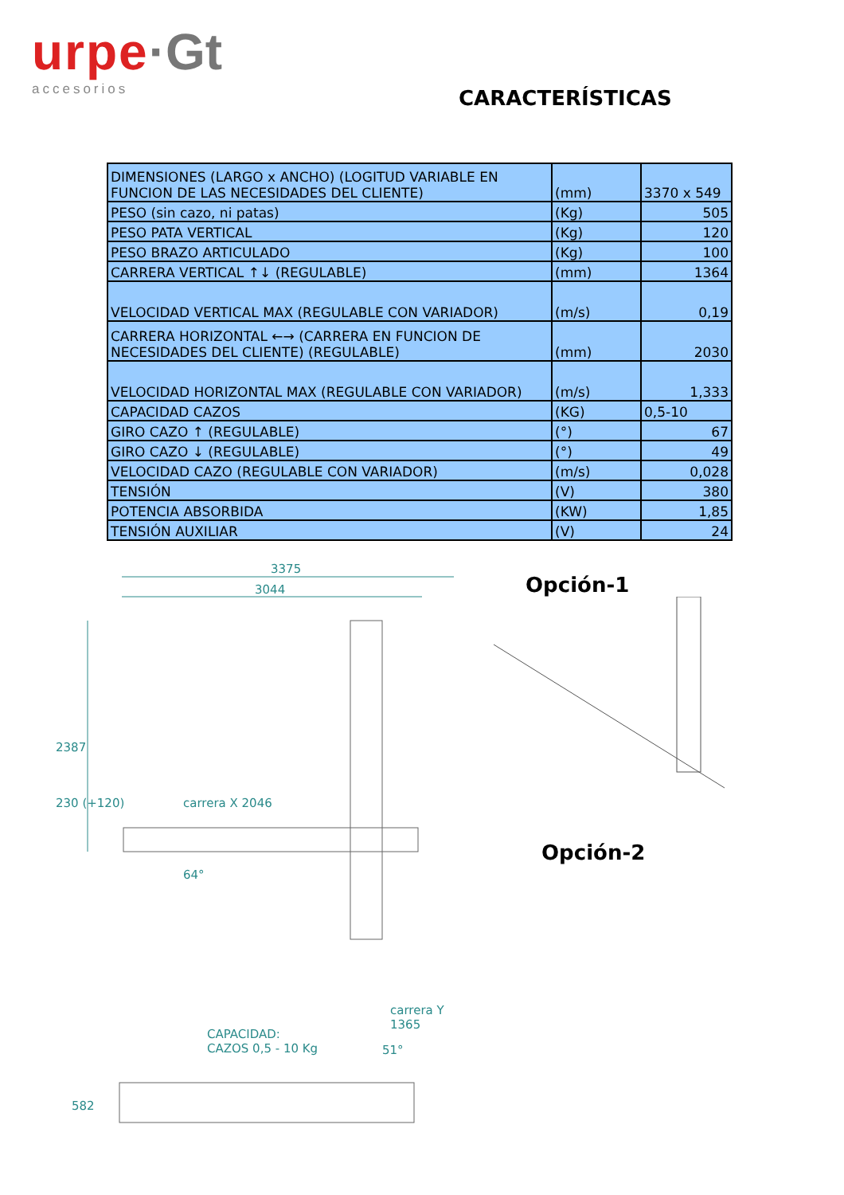urpe·Gt
accesorios
CARACTERÍSTICAS
| DIMENSIONES (LARGO x ANCHO) (LOGITUD VARIABLE EN FUNCION DE LAS NECESIDADES DEL CLIENTE) | (mm) | 3370 x 549 |
| PESO (sin cazo, ni patas) | (Kg) | 505 |
| PESO PATA VERTICAL | (Kg) | 120 |
| PESO BRAZO ARTICULADO | (Kg) | 100 |
| CARRERA VERTICAL ↑↓ (REGULABLE) | (mm) | 1364 |
| VELOCIDAD VERTICAL MAX (REGULABLE CON VARIADOR) | (m/s) | 0,19 |
| CARRERA HORIZONTAL ←→ (CARRERA EN FUNCION DE NECESIDADES DEL CLIENTE) (REGULABLE) | (mm) | 2030 |
| VELOCIDAD HORIZONTAL MAX (REGULABLE CON VARIADOR) | (m/s) | 1,333 |
| CAPACIDAD CAZOS | (KG) | 0,5-10 |
| GIRO CAZO ↑ (REGULABLE) | (°) | 67 |
| GIRO CAZO ↓ (REGULABLE) | (°) | 49 |
| VELOCIDAD CAZO (REGULABLE CON VARIADOR) | (m/s) | 0,028 |
| TENSIÓN | (V) | 380 |
| POTENCIA ABSORBIDA | (KW) | 1,85 |
| TENSIÓN AUXILIAR | (V) | 24 |
3375
3044
2387
230 (+120) carrera X 2046
64°
carrera Y 1365
CAPACIDAD:
CAZOS 0,5 - 10 Kg
51°
582
Opción-1
Opción-2